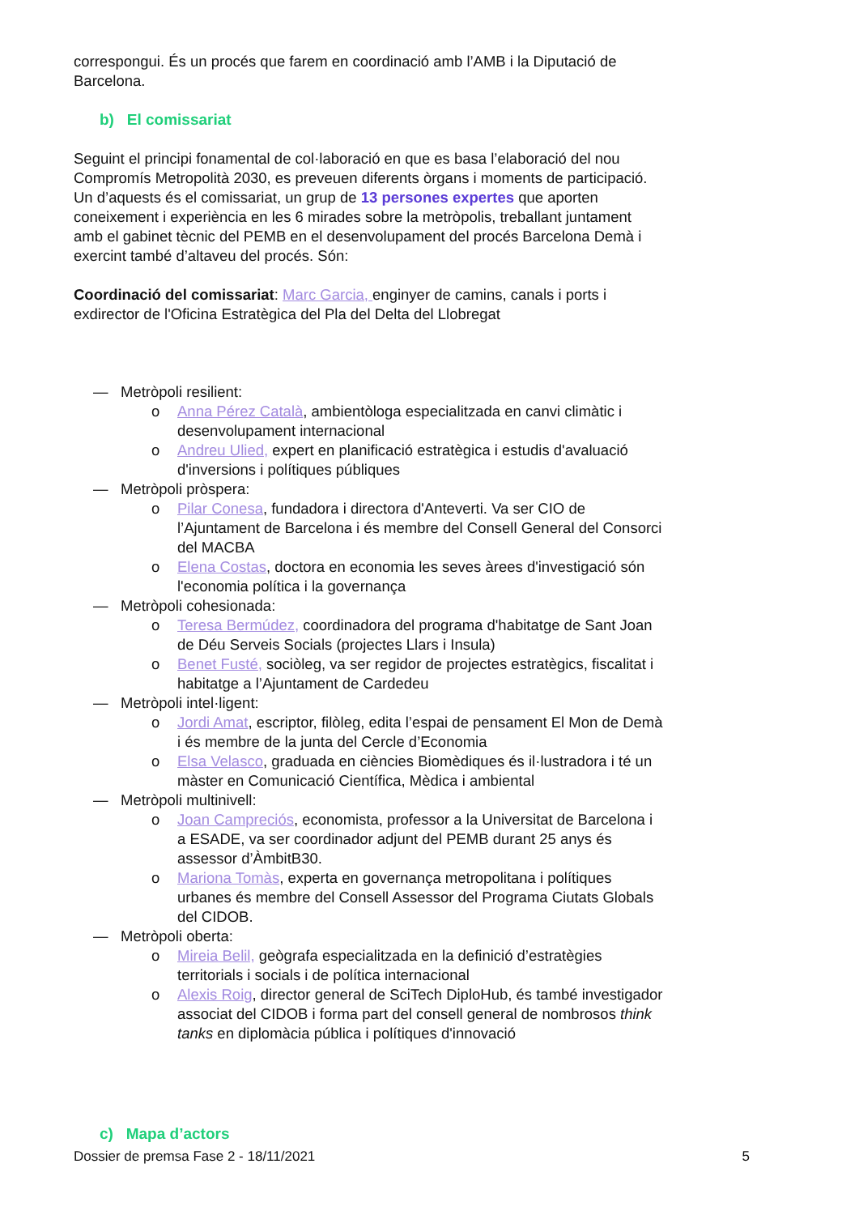correspongui. És un procés que farem en coordinació amb l’AMB i la Diputació de Barcelona.
b) El comissariat
Seguint el principi fonamental de col·laboració en que es basa l’elaboració del nou Compromís Metropolità 2030, es preveuen diferents òrgans i moments de participació. Un d’aquests és el comissariat, un grup de 13 persones expertes que aporten coneixement i experiència en les 6 mirades sobre la metròpolis, treballant juntament amb el gabinet tècnic del PEMB en el desenvolupament del procés Barcelona Demà i exercint també d’altaveu del procés. Són:
Coordinació del comissariat: Marc Garcia, enginyer de camins, canals i ports i exdirector de l'Oficina Estratègica del Pla del Delta del Llobregat
— Metròpoli resilient:
o Anna Pérez Català, ambientòloga especialitzada en canvi climàtic i desenvolupament internacional
o Andreu Ulied, expert en planificació estratègica i estudis d'avaluació d'inversions i polítiques públiques
— Metròpoli pròspera:
o Pilar Conesa, fundadora i directora d'Anteverti. Va ser CIO de l’Ajuntament de Barcelona i és membre del Consell General del Consorci del MACBA
o Elena Costas, doctora en economia les seves àrees d'investigació són l'economia política i la governança
— Metròpoli cohesionada:
o Teresa Bermúdez, coordinadora del programa d'habitatge de Sant Joan de Déu Serveis Socials (projectes Llars i Insula)
o Benet Fusté, sociòleg, va ser regidor de projectes estratègics, fiscalitat i habitatge a l’Ajuntament de Cardedeu
— Metròpoli intel·ligent:
o Jordi Amat, escriptor, filòleg, edita l’espai de pensament El Mon de Demà i és membre de la junta del Cercle d’Economia
o Elsa Velasco, graduada en ciències Biomèdiques és il·lustradora i té un màster en Comunicació Científica, Mèdica i ambiental
— Metròpoli multinivell:
o Joan Campreciós, economista, professor a la Universitat de Barcelona i a ESADE, va ser coordinador adjunt del PEMB durant 25 anys és assessor d’ÀmbitB30.
o Mariona Tomàs, experta en governança metropolitana i polítiques urbanes és membre del Consell Assessor del Programa Ciutats Globals del CIDOB.
— Metròpoli oberta:
o Mireia Belil, geògrafa especialitzada en la definició d’estratègies territorials i socials i de política internacional
o Alexis Roig, director general de SciTech DiploHub, és també investigador associat del CIDOB i forma part del consell general de nombrosos think tanks en diplomàcia pública i polítiques d'innovació
c) Mapa d’actors
Dossier de premsa Fase 2 - 18/11/2021 5